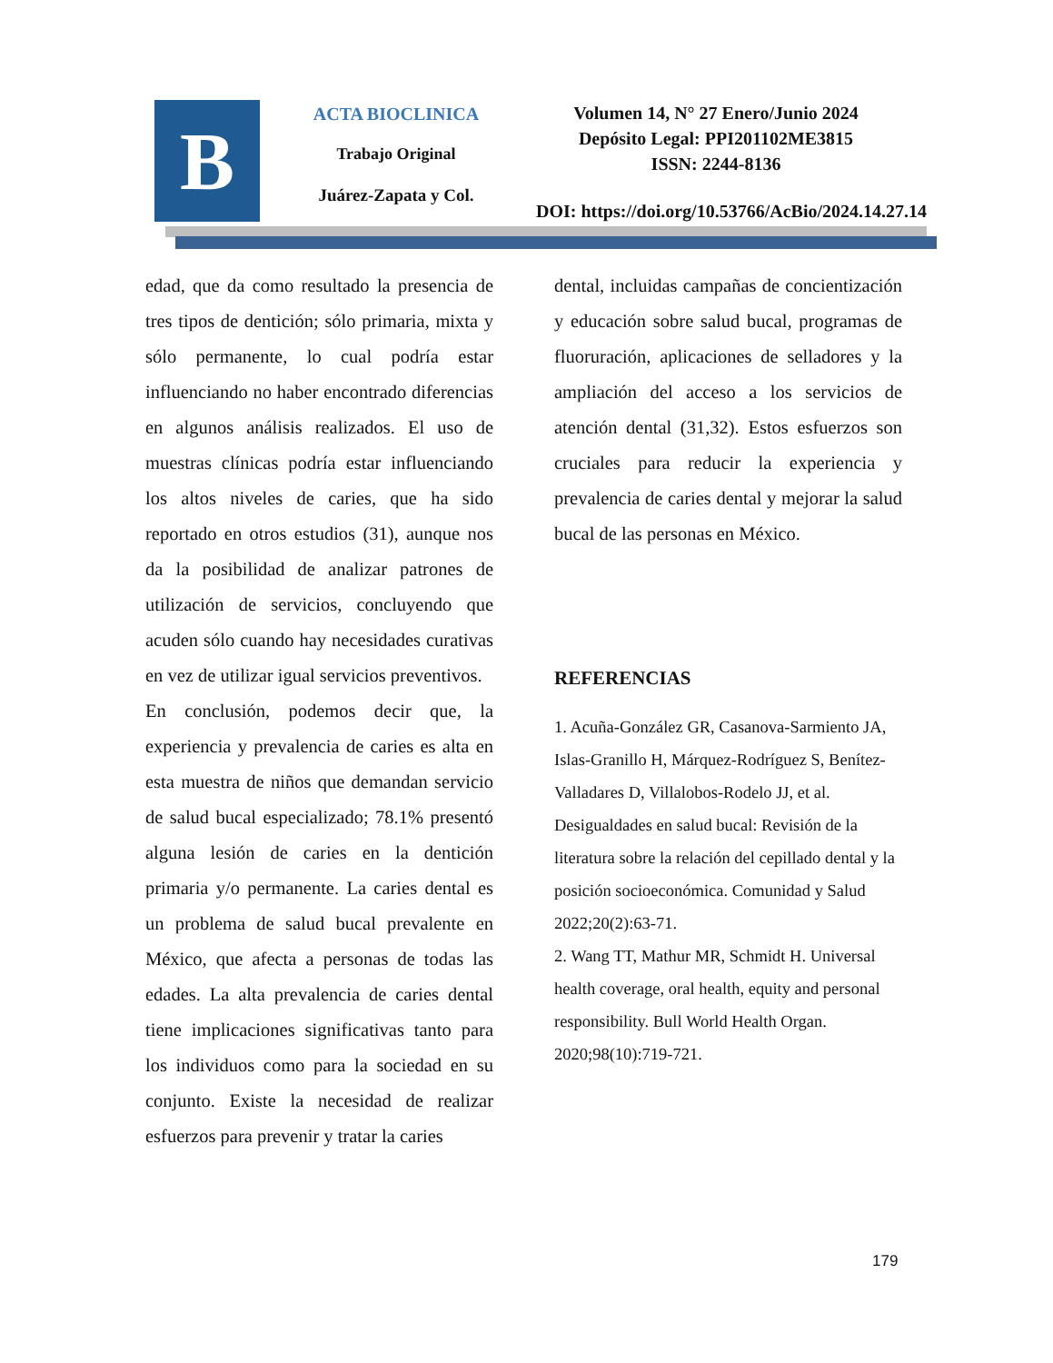B
ACTA BIOCLINICA
Trabajo Original
Juárez-Zapata y Col.
Volumen 14, N° 27 Enero/Junio 2024
Depósito Legal: PPI201102ME3815
ISSN: 2244-8136
DOI: https://doi.org/10.53766/AcBio/2024.14.27.14
edad, que da como resultado la presencia de tres tipos de dentición; sólo primaria, mixta y sólo permanente, lo cual podría estar influenciando no haber encontrado diferencias en algunos análisis realizados. El uso de muestras clínicas podría estar influenciando los altos niveles de caries, que ha sido reportado en otros estudios (31), aunque nos da la posibilidad de analizar patrones de utilización de servicios, concluyendo que acuden sólo cuando hay necesidades curativas en vez de utilizar igual servicios preventivos.
En conclusión, podemos decir que, la experiencia y prevalencia de caries es alta en esta muestra de niños que demandan servicio de salud bucal especializado; 78.1% presentó alguna lesión de caries en la dentición primaria y/o permanente. La caries dental es un problema de salud bucal prevalente en México, que afecta a personas de todas las edades. La alta prevalencia de caries dental tiene implicaciones significativas tanto para los individuos como para la sociedad en su conjunto. Existe la necesidad de realizar esfuerzos para prevenir y tratar la caries
dental, incluidas campañas de concientización y educación sobre salud bucal, programas de fluoruración, aplicaciones de selladores y la ampliación del acceso a los servicios de atención dental (31,32). Estos esfuerzos son cruciales para reducir la experiencia y prevalencia de caries dental y mejorar la salud bucal de las personas en México.
REFERENCIAS
1. Acuña-González GR, Casanova-Sarmiento JA, Islas-Granillo H, Márquez-Rodríguez S, Benítez-Valladares D, Villalobos-Rodelo JJ, et al. Desigualdades en salud bucal: Revisión de la literatura sobre la relación del cepillado dental y la posición socioeconómica. Comunidad y Salud 2022;20(2):63-71.
2. Wang TT, Mathur MR, Schmidt H. Universal health coverage, oral health, equity and personal responsibility. Bull World Health Organ. 2020;98(10):719-721.
179